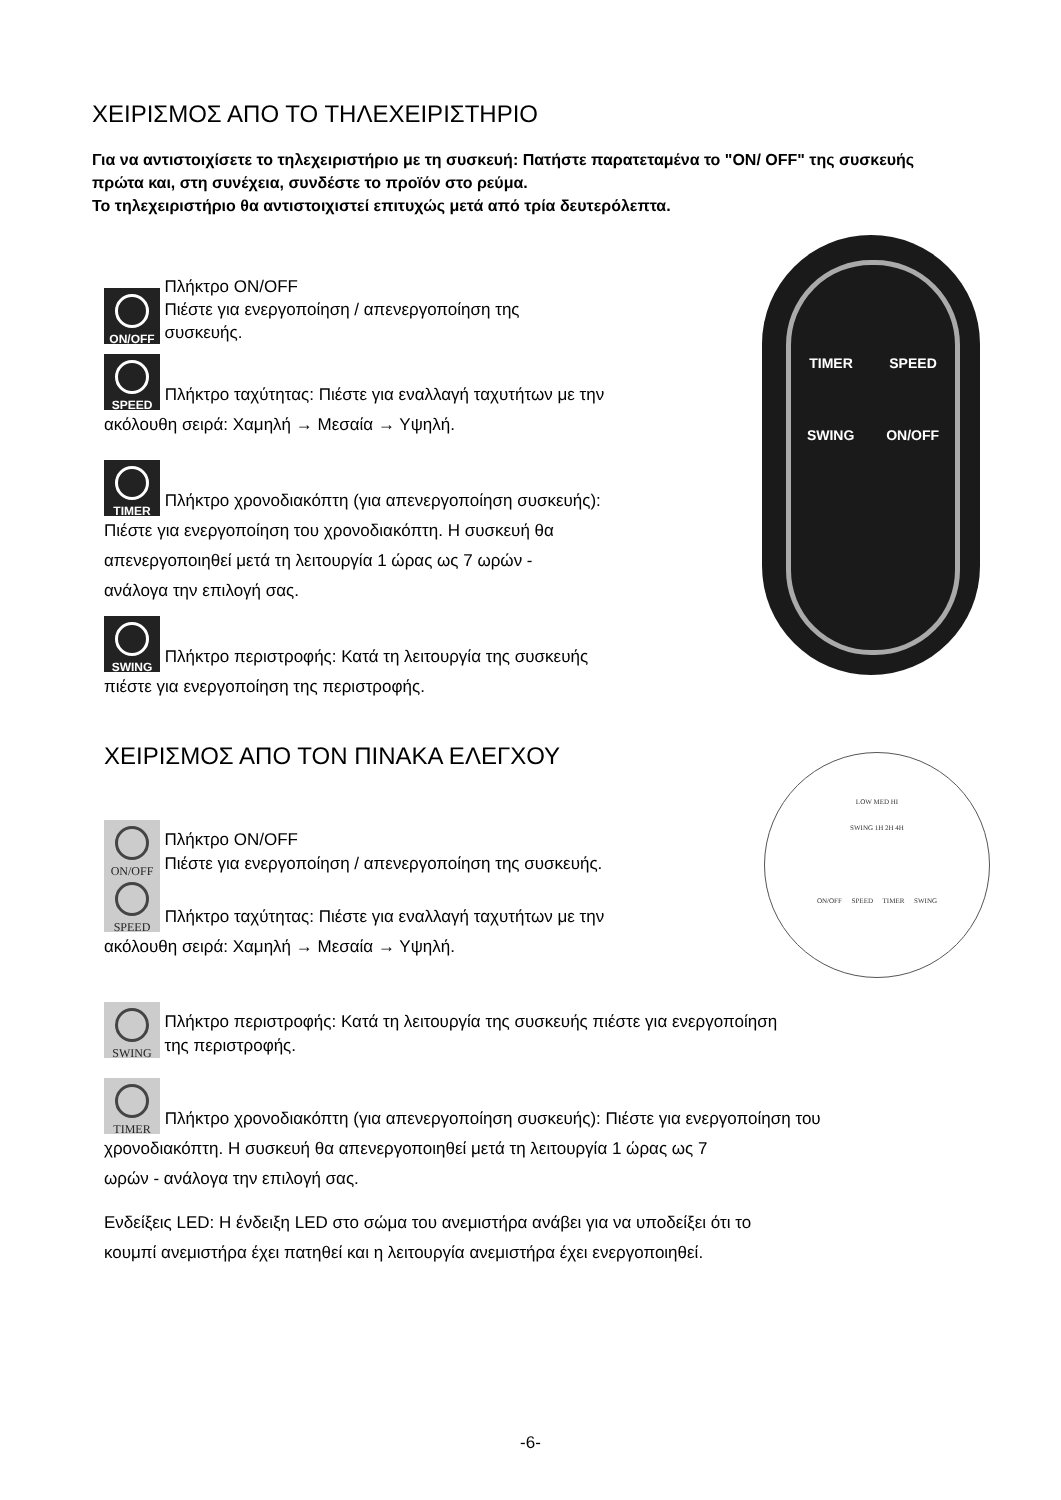ΧΕΙΡΙΣΜΟΣ ΑΠΟ ΤΟ ΤΗΛΕΧΕΙΡΙΣΤΗΡΙΟ
Για να αντιστοιχίσετε το τηλεχειριστήριο με τη συσκευή: Πατήστε παρατεταμένα το "ON/ OFF" της συσκευής πρώτα και, στη συνέχεια, συνδέστε το προϊόν στο ρεύμα.
Το τηλεχειριστήριο θα αντιστοιχιστεί επιτυχώς μετά από τρία δευτερόλεπτα.
ON/OFF
Πλήκτρο ON/OFF
Πιέστε για ενεργοποίηση / απενεργοποίηση της
συσκευής.
SPEED Πλήκτρο ταχύτητας: Πιέστε για εναλλαγή ταχυτήτων με την
ακόλουθη σειρά: Χαμηλή → Μεσαία → Υψηλή.
TIMER Πλήκτρο χρονοδιακόπτη (για απενεργοποίηση συσκευής):
Πιέστε για ενεργοποίηση του χρονοδιακόπτη. Η συσκευή θα
απενεργοποιηθεί μετά τη λειτουργία 1 ώρας ως 7 ωρών -
ανάλογα την επιλογή σας.
SWING Πλήκτρο περιστροφής: Κατά τη λειτουργία της συσκευής
πιέστε για ενεργοποίηση της περιστροφής.
ΧΕΙΡΙΣΜΟΣ ΑΠΟ ΤΟΝ ΠΙΝΑΚΑ ΕΛΕΓΧΟΥ
ON/OFF
Πλήκτρο ON/OFF
Πιέστε για ενεργοποίηση / απενεργοποίηση της συσκευής.
SPEED Πλήκτρο ταχύτητας: Πιέστε για εναλλαγή ταχυτήτων με την
ακόλουθη σειρά: Χαμηλή → Μεσαία → Υψηλή.
SWING
Πλήκτρο περιστροφής: Κατά τη λειτουργία της συσκευής πιέστε για ενεργοποίηση
της περιστροφής.
TIMER Πλήκτρο χρονοδιακόπτη (για απενεργοποίηση συσκευής): Πιέστε για ενεργοποίηση του
χρονοδιακόπτη. Η συσκευή θα απενεργοποιηθεί μετά τη λειτουργία 1 ώρας ως 7
ωρών - ανάλογα την επιλογή σας.
Ενδείξεις LED: Η ένδειξη LED στο σώμα του ανεμιστήρα ανάβει για να υποδείξει ότι το
κουμπί ανεμιστήρα έχει πατηθεί και η λειτουργία ανεμιστήρα έχει ενεργοποιηθεί.
TIMER SPEED
SWING ON/OFF
LOW MED HI
SWING 1H 2H 4H
ON/OFF SPEED TIMER SWING
-6-